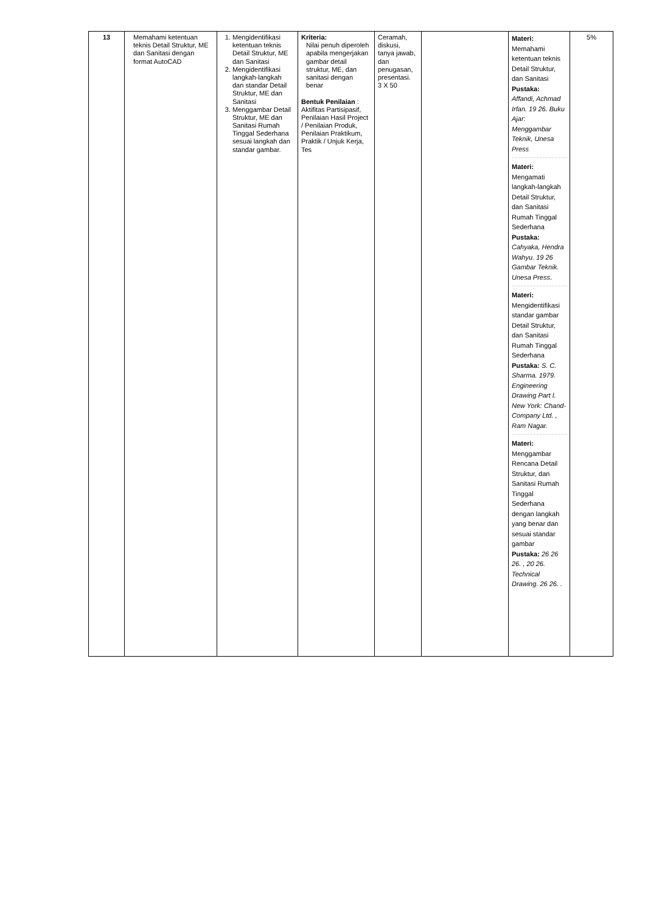| 13 | Memahami ketentuan teknis Detail Struktur, ME dan Sanitasi dengan format AutoCAD | 1. Mengidentifikasi ketentuan teknis Detail Struktur, ME dan Sanitasi 2. Mengidentifikasi langkah-langkah dan standar Detail Struktur, ME dan Sanitasi 3. Menggambar Detail Struktur, ME dan Sanitasi Rumah Tinggal Sederhana sesuai langkah dan standar gambar. | Kriteria: Nilai penuh diperoleh apabila mengerjakan gambar detail struktur, ME, dan sanitasi dengan benar Bentuk Penilaian : Aktifitas Partisipasif, Penilaian Hasil Project / Penilaian Produk, Penilaian Praktikum, Praktik / Unjuk Kerja, Tes | Ceramah, diskusi, tanya jawab, dan penugasan, presentasi. 3 X 50 | | Materi: Memahami ketentuan teknis Detail Struktur, dan Sanitasi Pustaka: Affandi, Achmad Irfan. 19 26. Buku Ajar: Menggambar Teknik, Unesa Press Materi: Mengamati langkah-langkah Detail Struktur, dan Sanitasi Rumah Tinggal Sederhana Pustaka: Cahyaka, Hendra Wahyu. 19 26 Gambar Teknik. Unesa Press . Materi: Mengidentifikasi standar gambar Detail Struktur, dan Sanitasi Rumah Tinggal Sederhana Pustaka: S. C. Sharma. 1979. Engineering Drawing Part I. New York: Chand-Company Ltd. , Ram Nagar. Materi: Menggambar Rencana Detail Struktur, dan Sanitasi Rumah Tinggal Sederhana dengan langkah yang benar dan sesuai standar gambar Pustaka: 26 26 26. , 20 26. Technical Drawing. 26 26. . | 5% |